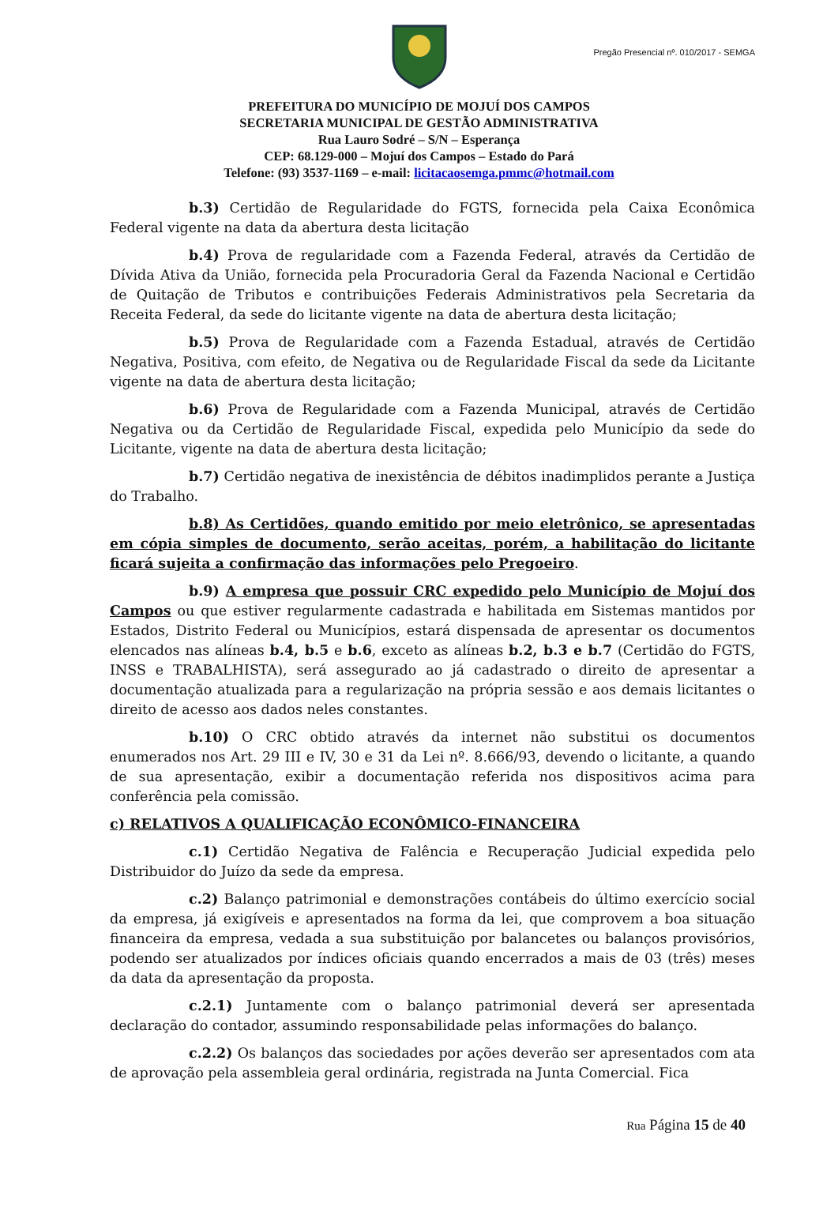Pregão Presencial nº. 010/2017 - SEMGA
PREFEITURA DO MUNICÍPIO DE MOJUÍ DOS CAMPOS
SECRETARIA MUNICIPAL DE GESTÃO ADMINISTRATIVA
Rua Lauro Sodré – S/N – Esperança
CEP: 68.129-000 – Mojuí dos Campos – Estado do Pará
Telefone: (93) 3537-1169 – e-mail: licitacaosemga.pmmc@hotmail.com
b.3) Certidão de Regularidade do FGTS, fornecida pela Caixa Econômica Federal vigente na data da abertura desta licitação
b.4) Prova de regularidade com a Fazenda Federal, através da Certidão de Dívida Ativa da União, fornecida pela Procuradoria Geral da Fazenda Nacional e Certidão de Quitação de Tributos e contribuições Federais Administrativos pela Secretaria da Receita Federal, da sede do licitante vigente na data de abertura desta licitação;
b.5) Prova de Regularidade com a Fazenda Estadual, através de Certidão Negativa, Positiva, com efeito, de Negativa ou de Regularidade Fiscal da sede da Licitante vigente na data de abertura desta licitação;
b.6) Prova de Regularidade com a Fazenda Municipal, através de Certidão Negativa ou da Certidão de Regularidade Fiscal, expedida pelo Município da sede do Licitante, vigente na data de abertura desta licitação;
b.7) Certidão negativa de inexistência de débitos inadimplidos perante a Justiça do Trabalho.
b.8) As Certidões, quando emitido por meio eletrônico, se apresentadas em cópia simples de documento, serão aceitas, porém, a habilitação do licitante ficará sujeita a confirmação das informações pelo Pregoeiro.
b.9) A empresa que possuir CRC expedido pelo Município de Mojuí dos Campos ou que estiver regularmente cadastrada e habilitada em Sistemas mantidos por Estados, Distrito Federal ou Municípios, estará dispensada de apresentar os documentos elencados nas alíneas b.4, b.5 e b.6, exceto as alíneas b.2, b.3 e b.7 (Certidão do FGTS, INSS e TRABALHISTA), será assegurado ao já cadastrado o direito de apresentar a documentação atualizada para a regularização na própria sessão e aos demais licitantes o direito de acesso aos dados neles constantes.
b.10) O CRC obtido através da internet não substitui os documentos enumerados nos Art. 29 III e IV, 30 e 31 da Lei nº. 8.666/93, devendo o licitante, a quando de sua apresentação, exibir a documentação referida nos dispositivos acima para conferência pela comissão.
c) RELATIVOS A QUALIFICAÇÃO ECONÔMICO-FINANCEIRA
c.1) Certidão Negativa de Falência e Recuperação Judicial expedida pelo Distribuidor do Juízo da sede da empresa.
c.2) Balanço patrimonial e demonstrações contábeis do último exercício social da empresa, já exigíveis e apresentados na forma da lei, que comprovem a boa situação financeira da empresa, vedada a sua substituição por balancetes ou balanços provisórios, podendo ser atualizados por índices oficiais quando encerrados a mais de 03 (três) meses da data da apresentação da proposta.
c.2.1) Juntamente com o balanço patrimonial deverá ser apresentada declaração do contador, assumindo responsabilidade pelas informações do balanço.
c.2.2) Os balanços das sociedades por ações deverão ser apresentados com ata de aprovação pela assembleia geral ordinária, registrada na Junta Comercial. Fica
Rua Página 15 de 40